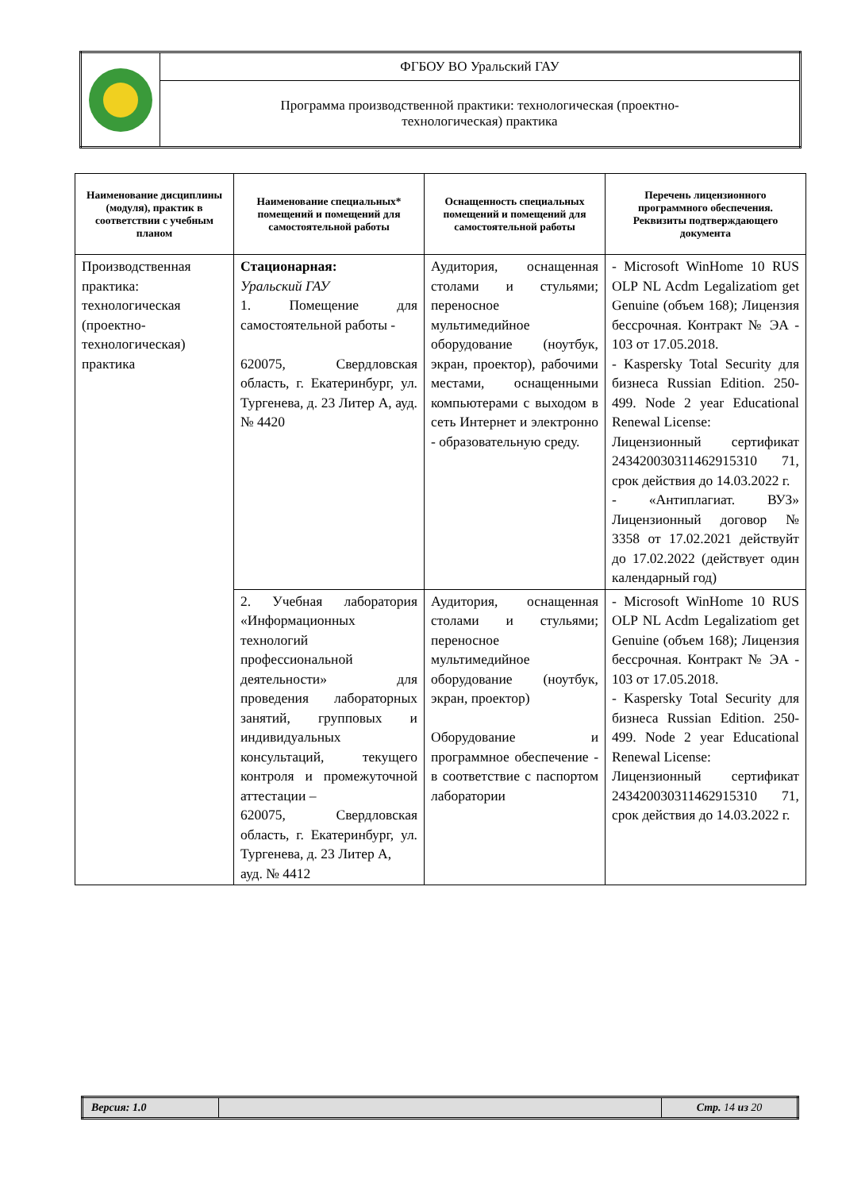| | ФГБОУ ВО Уральский ГАУ |
| | Программа производственной практики: технологическая (проектно- технологическая) практика |
| Наименование дисциплины (модуля), практик в соответствии с учебным планом | Наименование специальных* помещений и помещений для самостоятельной работы | Оснащенность специальных помещений и помещений для самостоятельной работы | Перечень лицензионного программного обеспечения. Реквизиты подтверждающего документа |
| --- | --- | --- | --- |
| Производственная практика: технологическая (проектно-технологическая) практика | Стационарная: Уральский ГАУ 1. Помещение для самостоятельной работы - 620075, Свердловская область, г. Екатеринбург, ул. Тургенева, д. 23 Литер А, ауд. № 4420 | Аудитория, оснащенная столами и стульями; переносное мультимедийное оборудование (ноутбук, экран, проектор), рабочими местами, оснащенными компьютерами с выходом в сеть Интернет и электронно - образовательную среду. | - Microsoft WinHome 10 RUS OLP NL Acdm Legalizatiom get Genuine (объем 168); Лицензия бессрочная. Контракт № ЭА - 103 от 17.05.2018. - Kaspersky Total Security для бизнеса Russian Edition. 250-499. Node 2 year Educational Renewal License: Лицензионный сертификат 243420030311462915310 71, срок действия до 14.03.2022 г. - «Антиплагиат. ВУЗ» Лицензионный договор № 3358 от 17.02.2021 действуйт до 17.02.2022 (действует один календарный год) |
| | 2. Учебная лаборатория «Информационных технологий профессиональной деятельности» для проведения лабораторных занятий, групповых и индивидуальных консультаций, текущего контроля и промежуточной аттестации – 620075, Свердловская область, г. Екатеринбург, ул. Тургенева, д. 23 Литер А, ауд. № 4412 | Аудитория, оснащенная столами и стульями; переносное мультимедийное оборудование (ноутбук, экран, проектор) Оборудование и программное обеспечение - в соответствие с паспортом лаборатории | - Microsoft WinHome 10 RUS OLP NL Acdm Legalizatiom get Genuine (объем 168); Лицензия бессрочная. Контракт № ЭА - 103 от 17.05.2018. - Kaspersky Total Security для бизнеса Russian Edition. 250-499. Node 2 year Educational Renewal License: Лицензионный сертификат 243420030311462915310 71, срок действия до 14.03.2022 г. |
| Версия: 1.0 | | Стр. 14 из 20 |